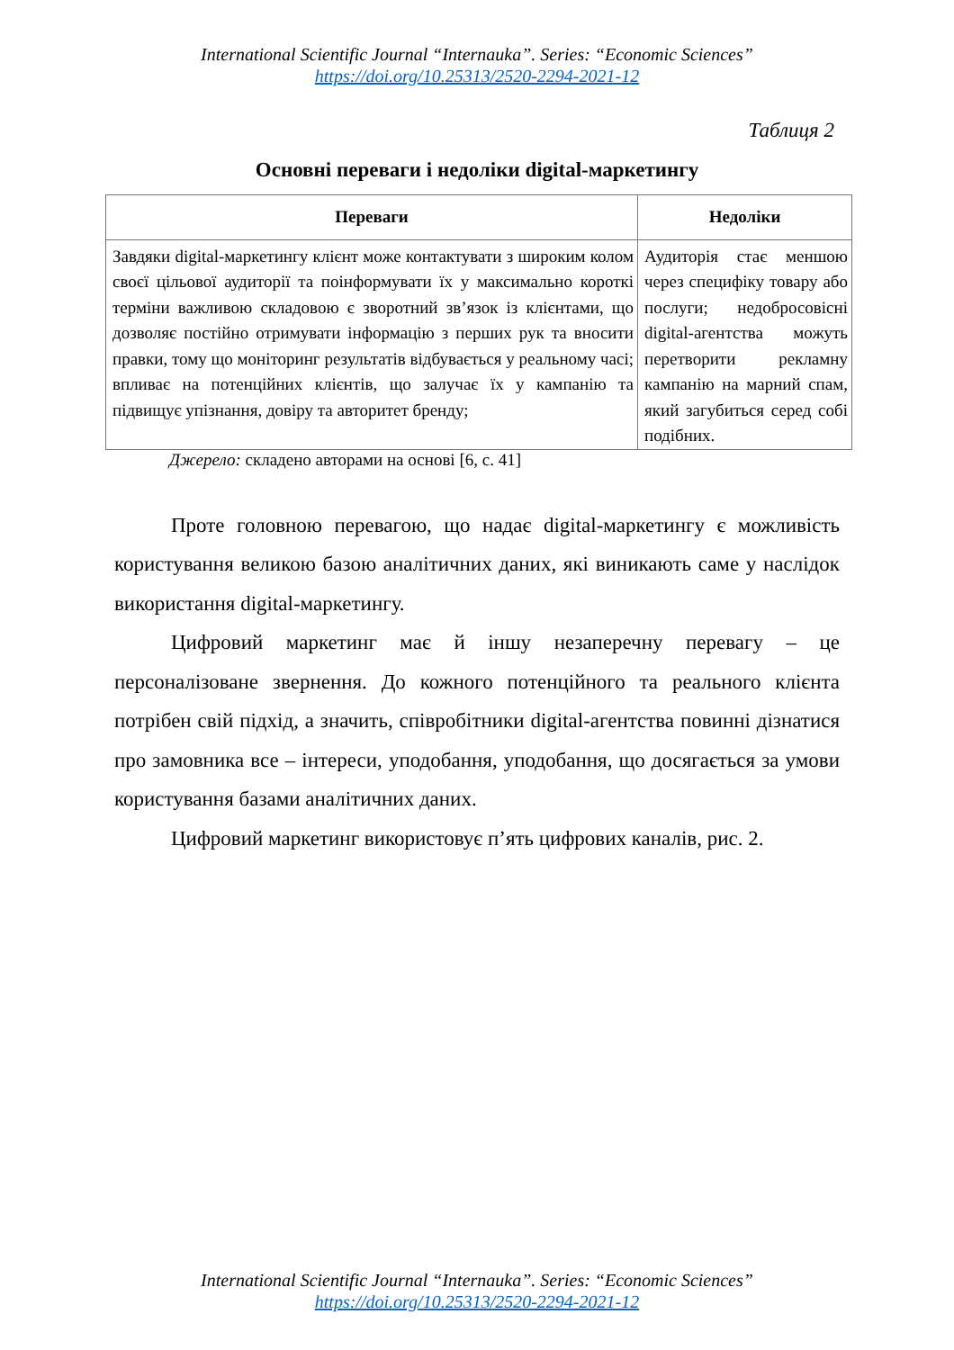International Scientific Journal “Internauka”. Series: “Economic Sciences”
https://doi.org/10.25313/2520-2294-2021-12
Таблиця 2
Основні переваги і недоліки digital-маркетингу
| Переваги | Недоліки |
| --- | --- |
| Завдяки digital-маркетингу клієнт може контактувати з широким колом своєї цільової аудиторії та поінформувати їх у максимально короткі терміни важливою складовою є зворотний зв’язок із клієнтами, що дозволяє постійно отримувати інформацію з перших рук та вносити правки, тому що моніторинг результатів відбувається у реальному часі; впливає на потенційних клієнтів, що залучає їх у кампанію та підвищує упізнання, довіру та авторитет бренду; | Аудиторія стає меншою через специфіку товару або послуги; недобросовісні digital-агентства можуть перетворити рекламну кампанію на марний спам, який загубиться серед собі подібних. |
Джерело: складено авторами на основі [6, с. 41]
Проте головною перевагою, що надає digital-маркетингу є можливість користування великою базою аналітичних даних, які виникають саме у наслідок використання digital-маркетингу.
Цифровий маркетинг має й іншу незаперечну перевагу – це персоналізоване звернення. До кожного потенційного та реального клієнта потрібен свій підхід, а значить, співробітники digital-агентства повинні дізнатися про замовника все – інтереси, уподобання, уподобання, що досягається за умови користування базами аналітичних даних.
Цифровий маркетинг використовує п’ять цифрових каналів, рис. 2.
International Scientific Journal “Internauka”. Series: “Economic Sciences”
https://doi.org/10.25313/2520-2294-2021-12